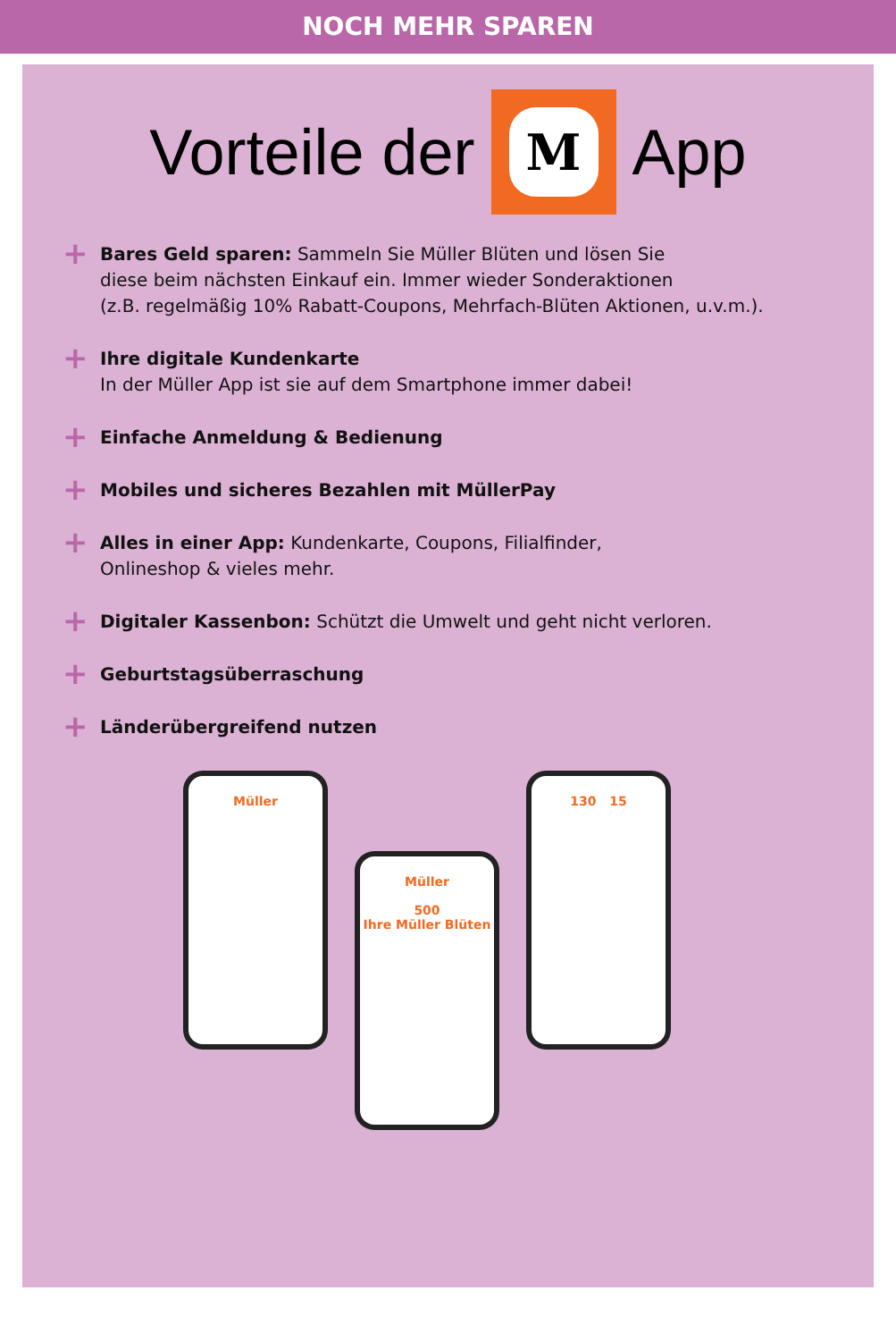NOCH MEHR SPAREN
Vorteile der
M
App
+
Bares Geld sparen: Sammeln Sie Müller Blüten und lösen Sie
diese beim nächsten Einkauf ein. Immer wieder Sonderaktionen
(z.B. regelmäßig 10% Rabatt-Coupons, Mehrfach-Blüten Aktionen, u.v.m.).
+
Ihre digitale Kundenkarte
In der Müller App ist sie auf dem Smartphone immer dabei!
+
Einfache Anmeldung & Bedienung
+
Mobiles und sicheres Bezahlen mit MüllerPay
+
Alles in einer App: Kundenkarte, Coupons, Filialfinder,
Onlineshop & vieles mehr.
+
Digitaler Kassenbon: Schützt die Umwelt und geht nicht verloren.
+
Geburtstagsüberraschung
+
Länderübergreifend nutzen
Müller
Müller
500
Ihre Müller Blüten
130 15